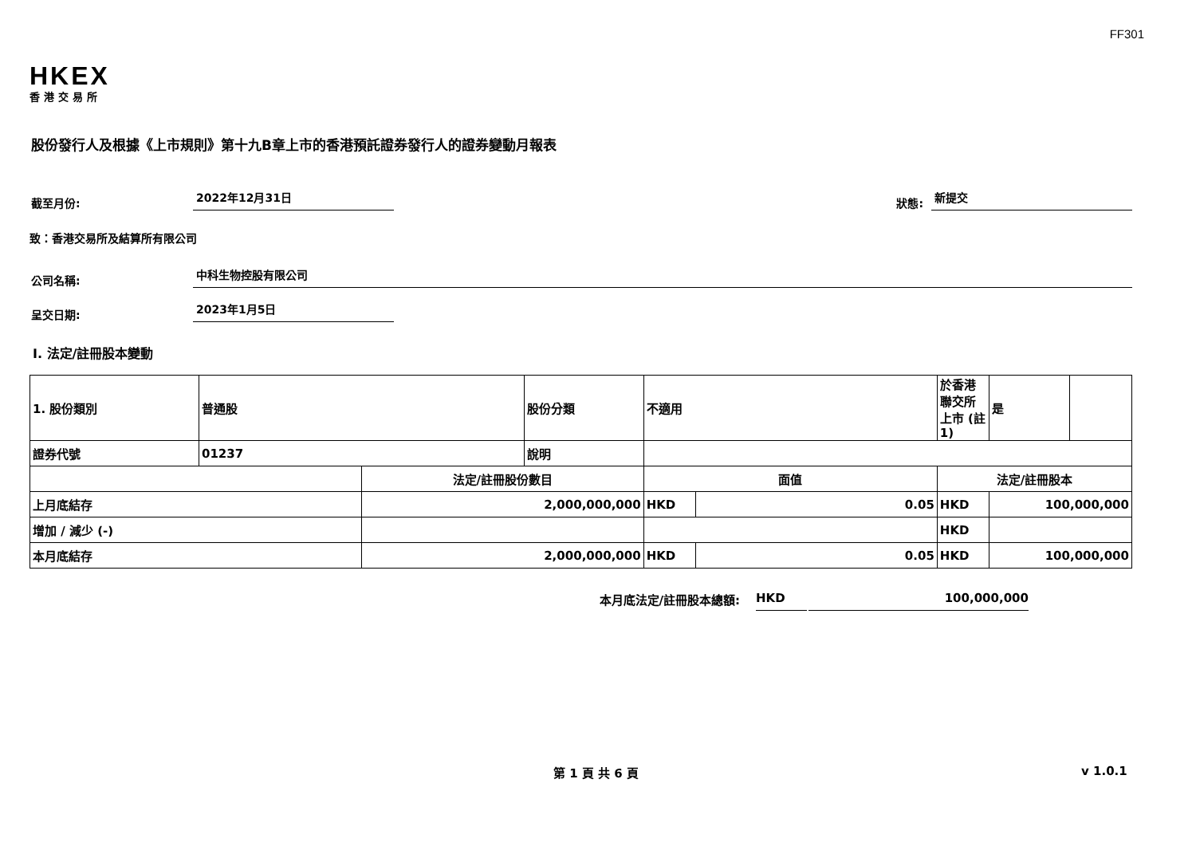FF301
HKEX
香港交易所
股份發行人及根據《上市規則》第十九B章上市的香港預託證券發行人的證券變動月報表
截至月份:
2022年12月31日
狀態:
新提交
致：香港交易所及結算所有限公司
公司名稱:
中科生物控股有限公司
呈交日期:
2023年1月5日
I. 法定/註冊股本變動
| 1. 股份類別 | 普通股 | | 股份分類 | 不適用 | | | 於香港聯交所上市 (註1) | 是 | |
| 證券代號 | 01237 | | 說明 | | | | | | |
| | | 法定/註冊股份數目 | | | 面值 | | 法定/註冊股本 | | |
| 上月底結存 | | 2,000,000,000 | | | HKD | 0.05 | HKD | 100,000,000 | |
| 增加 / 減少 (-) | | | | | | | HKD | | |
| 本月底結存 | | 2,000,000,000 | | | HKD | 0.05 | HKD | 100,000,000 | |
本月底法定/註冊股本總額: HKD 100,000,000
第 1 頁 共 6 頁 v 1.0.1